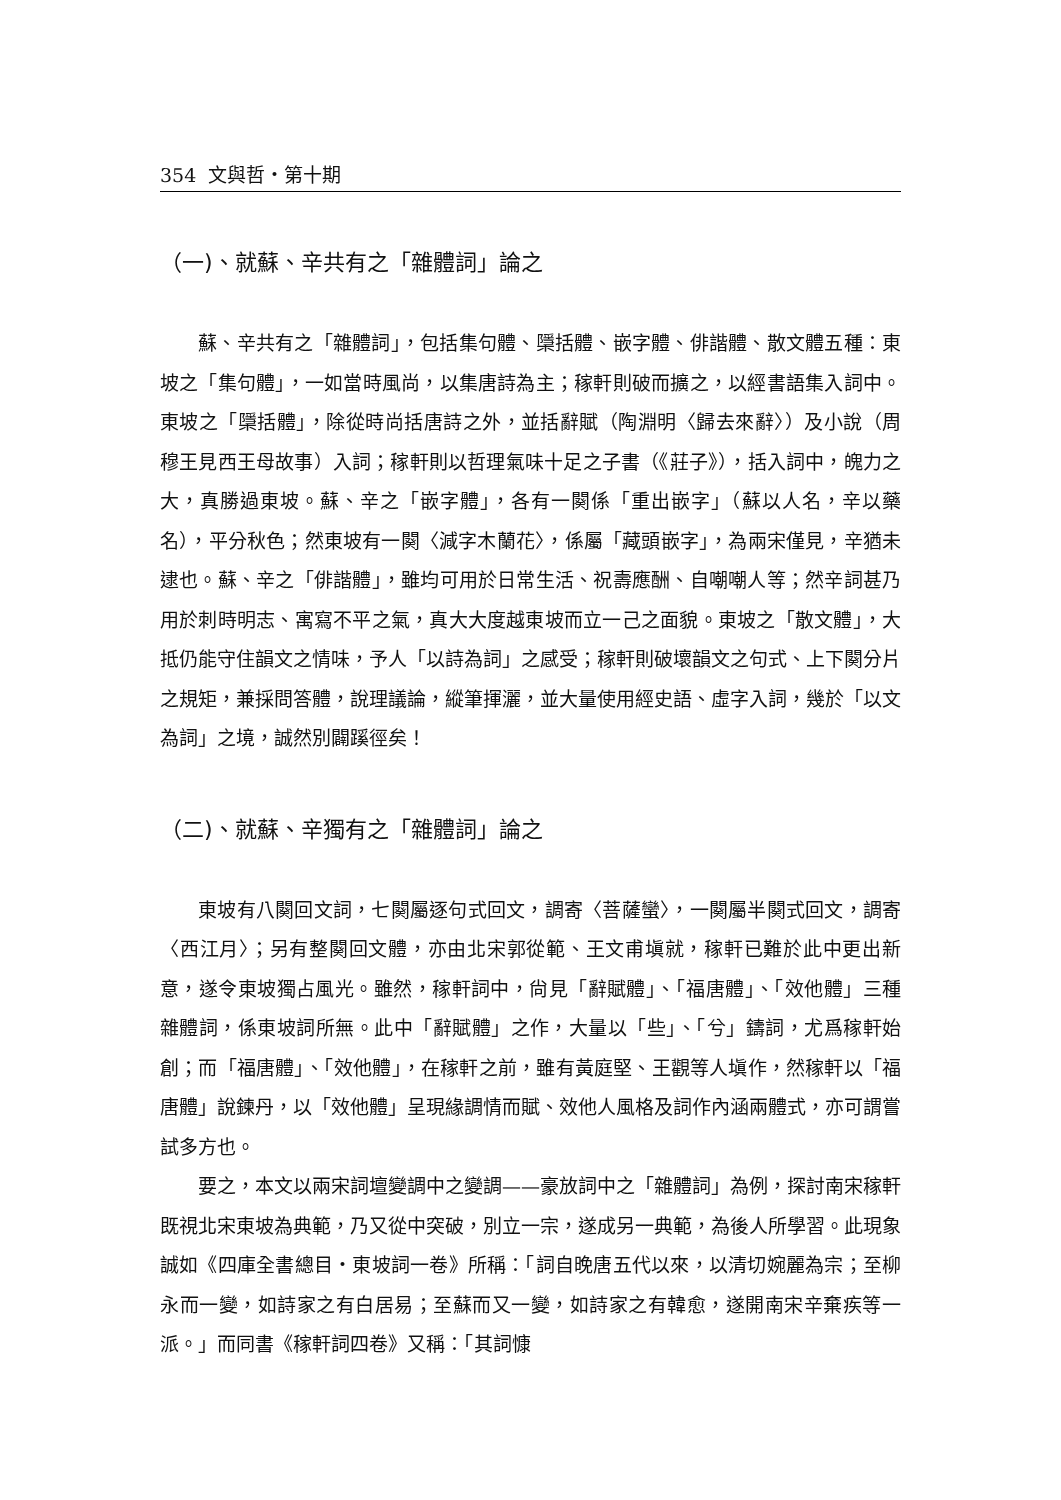354 文與哲・第十期
（一)、就蘇、辛共有之「雜體詞」論之
蘇、辛共有之「雜體詞」，包括集句體、檃括體、嵌字體、俳諧體、散文體五種：東坡之「集句體」，一如當時風尚，以集唐詩為主；稼軒則破而擴之，以經書語集入詞中。東坡之「檃括體」，除從時尚括唐詩之外，並括辭賦（陶淵明〈歸去來辭〉）及小說（周穆王見西王母故事）入詞；稼軒則以哲理氣味十足之子書（《莊子》），括入詞中，魄力之大，真勝過東坡。蘇、辛之「嵌字體」，各有一闋係「重出嵌字」（蘇以人名，辛以藥名），平分秋色；然東坡有一闋〈減字木蘭花〉，係屬「藏頭嵌字」，為兩宋僅見，辛猶未逮也。蘇、辛之「俳諧體」，雖均可用於日常生活、祝壽應酬、自嘲嘲人等；然辛詞甚乃用於刺時明志、寓寫不平之氣，真大大度越東坡而立一己之面貌。東坡之「散文體」，大抵仍能守住韻文之情味，予人「以詩為詞」之感受；稼軒則破壞韻文之句式、上下闋分片之規矩，兼採問答體，說理議論，縱筆揮灑，並大量使用經史語、虛字入詞，幾於「以文為詞」之境，誠然別闢蹊徑矣！
（二)、就蘇、辛獨有之「雜體詞」論之
東坡有八闋回文詞，七闋屬逐句式回文，調寄〈菩薩蠻〉，一闋屬半闋式回文，調寄〈西江月〉；另有整闋回文體，亦由北宋郭從範、王文甫塡就，稼軒已難於此中更出新意，遂令東坡獨占風光。雖然，稼軒詞中，尙見「辭賦體」、「福唐體」、「效他體」三種雜體詞，係東坡詞所無。此中「辭賦體」之作，大量以「些」、「兮」鑄詞，尤爲稼軒始創；而「福唐體」、「效他體」，在稼軒之前，雖有黃庭堅、王觀等人塡作，然稼軒以「福唐體」說鍊丹，以「效他體」呈現緣調情而賦、效他人風格及詞作內涵兩體式，亦可謂嘗試多方也。
要之，本文以兩宋詞壇變調中之變調——豪放詞中之「雜體詞」為例，探討南宋稼軒既視北宋東坡為典範，乃又從中突破，別立一宗，遂成另一典範，為後人所學習。此現象誠如《四庫全書總目・東坡詞一卷》所稱：「詞自晚唐五代以來，以清切婉麗為宗；至柳永而一變，如詩家之有白居易；至蘇而又一變，如詩家之有韓愈，遂開南宋辛棄疾等一派。」而同書《稼軒詞四卷》又稱：「其詞慷